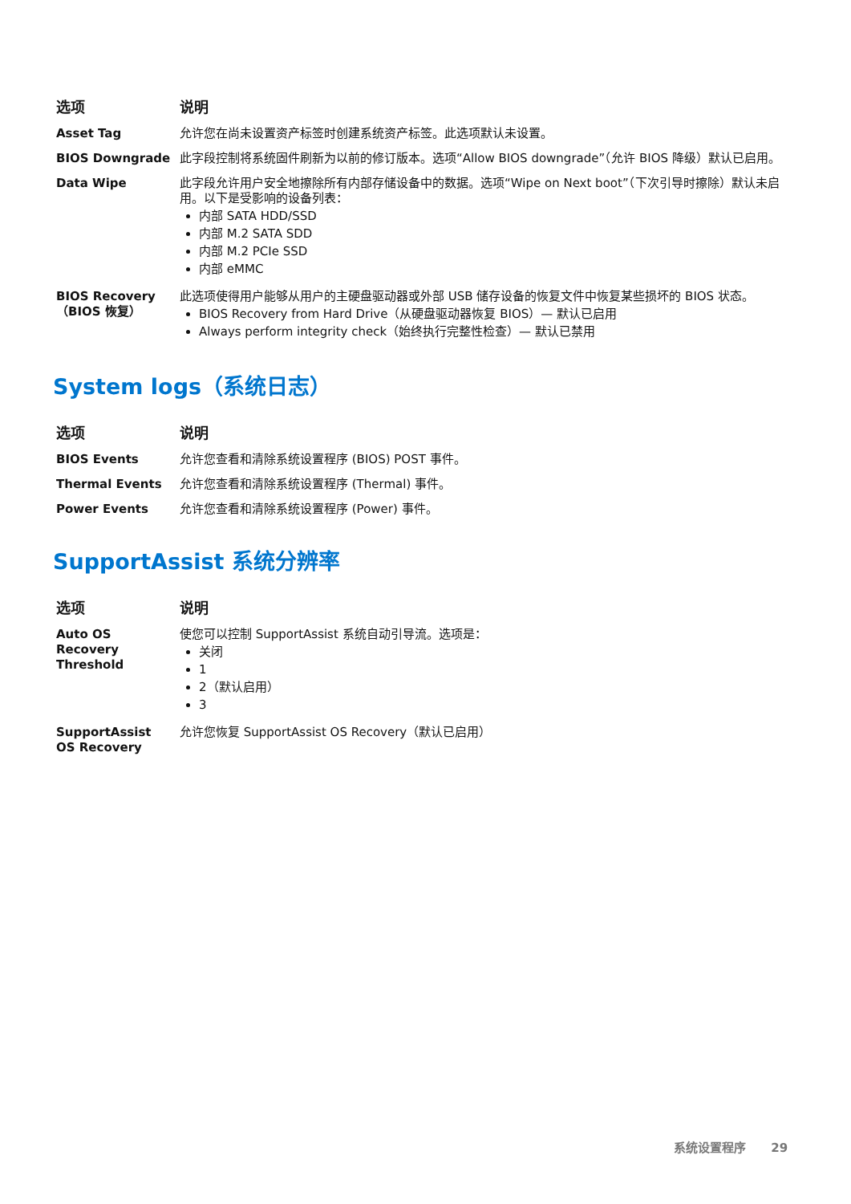| 选项 | 说明 |
| --- | --- |
| Asset Tag | 允许您在尚未设置资产标签时创建系统资产标签。此选项默认未设置。 |
| BIOS Downgrade | 此字段控制将系统固件刷新为以前的修订版本。选项“Allow BIOS downgrade”（允许 BIOS 降级）默认已启用。 |
| Data Wipe | 此字段允许用户安全地擦除所有内部存储设备中的数据。选项“Wipe on Next boot”（下次引导时擦除）默认未启用。以下是受影响的设备列表： 内部 SATA HDD/SSD 内部 M.2 SATA SDD 内部 M.2 PCIe SSD 内部 eMMC |
| BIOS Recovery（BIOS 恢复） | 此选项使得用户能够从用户的主硬盘驱动器或外部 USB 储存设备的恢复文件中恢复某些损坏的 BIOS 状态。 BIOS Recovery from Hard Drive（从硬盘驱动器恢复 BIOS）— 默认已启用 Always perform integrity check（始终执行完整性检查）— 默认已禁用 |
System logs（系统日志）
| 选项 | 说明 |
| --- | --- |
| BIOS Events | 允许您查看和清除系统设置程序 (BIOS) POST 事件。 |
| Thermal Events | 允许您查看和清除系统设置程序 (Thermal) 事件。 |
| Power Events | 允许您查看和清除系统设置程序 (Power) 事件。 |
SupportAssist 系统分辨率
| 选项 | 说明 |
| --- | --- |
| Auto OS Recovery Threshold | 使您可以控制 SupportAssist 系统自动引导流。选项是： 关闭 1 2（默认启用） 3 |
| SupportAssist OS Recovery | 允许您恢复 SupportAssist OS Recovery（默认已启用） |
系统设置程序 29